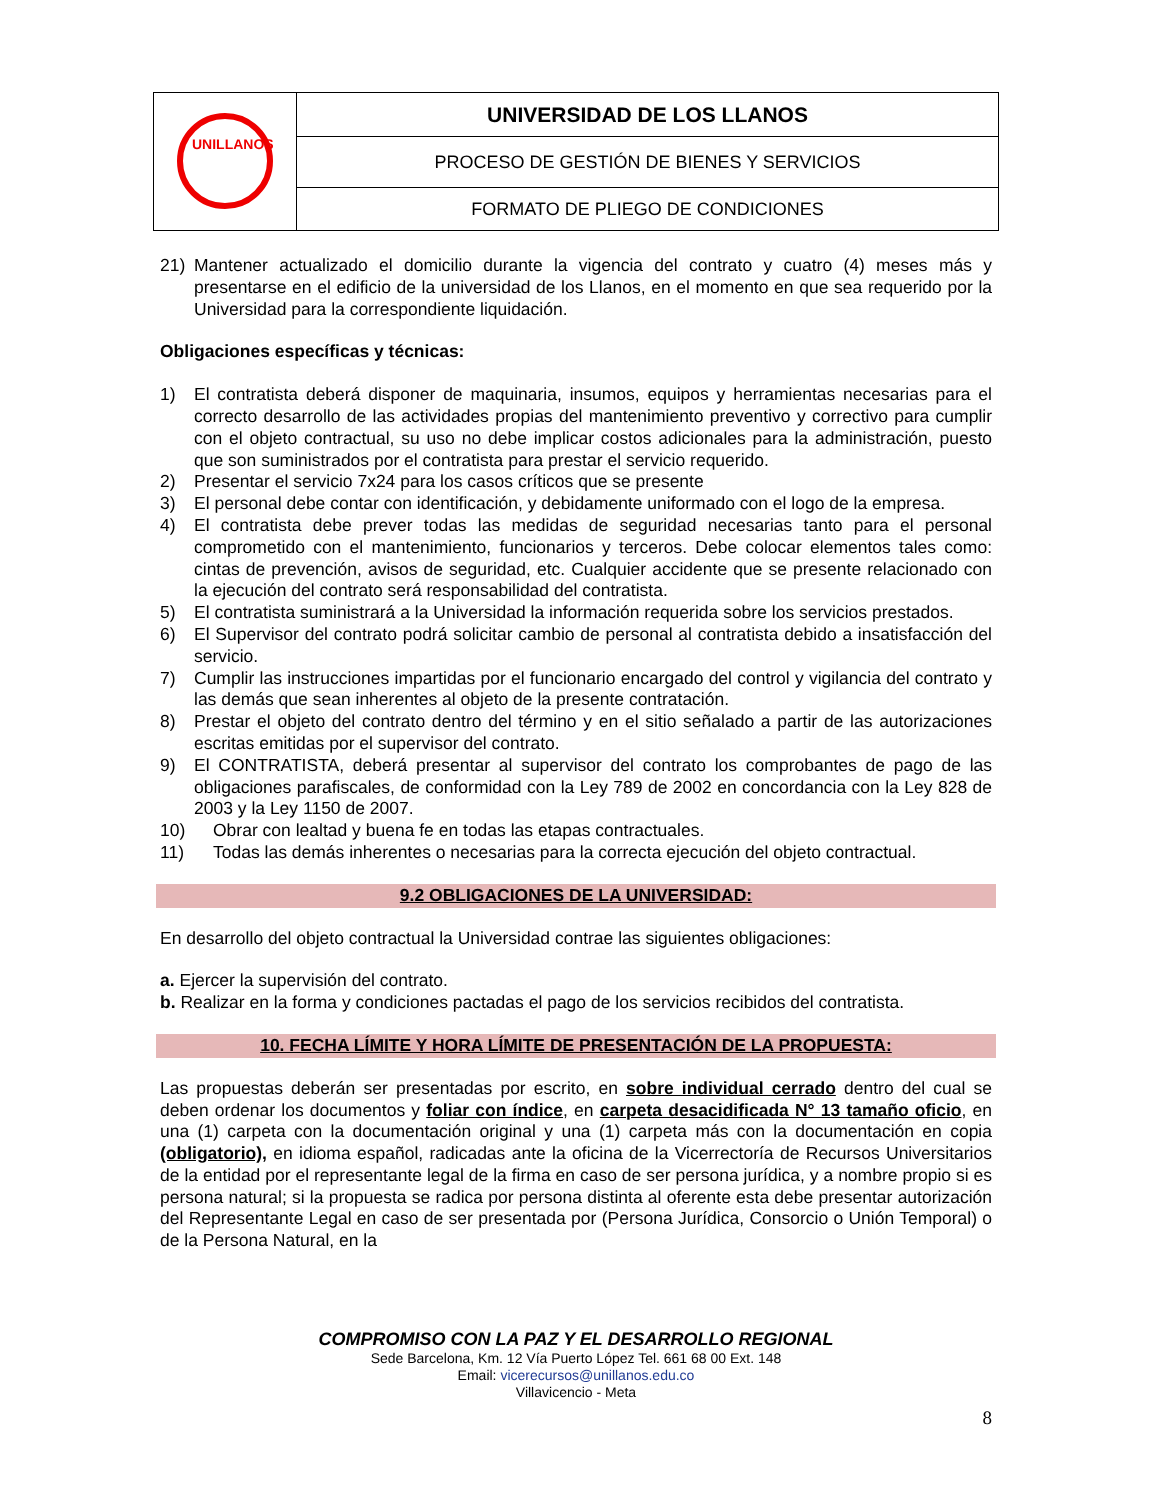| UNILLANOS | UNIVERSIDAD DE LOS LLANOS |
| | PROCESO DE GESTIÓN DE BIENES Y SERVICIOS |
| | FORMATO DE PLIEGO DE CONDICIONES |
21) Mantener actualizado el domicilio durante la vigencia del contrato y cuatro (4) meses más y presentarse en el edificio de la universidad de los Llanos, en el momento en que sea requerido por la Universidad para la correspondiente liquidación.
Obligaciones específicas y técnicas:
1) El contratista deberá disponer de maquinaria, insumos, equipos y herramientas necesarias para el correcto desarrollo de las actividades propias del mantenimiento preventivo y correctivo para cumplir con el objeto contractual, su uso no debe implicar costos adicionales para la administración, puesto que son suministrados por el contratista para prestar el servicio requerido.
2) Presentar el servicio 7x24 para los casos críticos que se presente
3) El personal debe contar con identificación, y debidamente uniformado con el logo de la empresa.
4) El contratista debe prever todas las medidas de seguridad necesarias tanto para el personal comprometido con el mantenimiento, funcionarios y terceros. Debe colocar elementos tales como: cintas de prevención, avisos de seguridad, etc. Cualquier accidente que se presente relacionado con la ejecución del contrato será responsabilidad del contratista.
5) El contratista suministrará a la Universidad la información requerida sobre los servicios prestados.
6) El Supervisor del contrato podrá solicitar cambio de personal al contratista debido a insatisfacción del servicio.
7) Cumplir las instrucciones impartidas por el funcionario encargado del control y vigilancia del contrato y las demás que sean inherentes al objeto de la presente contratación.
8) Prestar el objeto del contrato dentro del término y en el sitio señalado a partir de las autorizaciones escritas emitidas por el supervisor del contrato.
9) El CONTRATISTA, deberá presentar al supervisor del contrato los comprobantes de pago de las obligaciones parafiscales, de conformidad con la Ley 789 de 2002 en concordancia con la Ley 828 de 2003 y la Ley 1150 de 2007.
10) Obrar con lealtad y buena fe en todas las etapas contractuales.
11) Todas las demás inherentes o necesarias para la correcta ejecución del objeto contractual.
9.2 OBLIGACIONES DE LA UNIVERSIDAD:
En desarrollo del objeto contractual la Universidad contrae las siguientes obligaciones:
a. Ejercer la supervisión del contrato.
b. Realizar en la forma y condiciones pactadas el pago de los servicios recibidos del contratista.
10. FECHA LÍMITE Y HORA LÍMITE DE PRESENTACIÓN DE LA PROPUESTA:
Las propuestas deberán ser presentadas por escrito, en sobre individual cerrado dentro del cual se deben ordenar los documentos y foliar con índice, en carpeta desacidificada N° 13 tamaño oficio, en una (1) carpeta con la documentación original y una (1) carpeta más con la documentación en copia (obligatorio), en idioma español, radicadas ante la oficina de la Vicerrectoría de Recursos Universitarios de la entidad por el representante legal de la firma en caso de ser persona jurídica, y a nombre propio si es persona natural; si la propuesta se radica por persona distinta al oferente esta debe presentar autorización del Representante Legal en caso de ser presentada por (Persona Jurídica, Consorcio o Unión Temporal) o de la Persona Natural, en la
COMPROMISO CON LA PAZ Y EL DESARROLLO REGIONAL
Sede Barcelona, Km. 12 Vía Puerto López Tel. 661 68 00 Ext. 148
Email: vicerecursos@unillanos.edu.co
Villavicencio - Meta
8